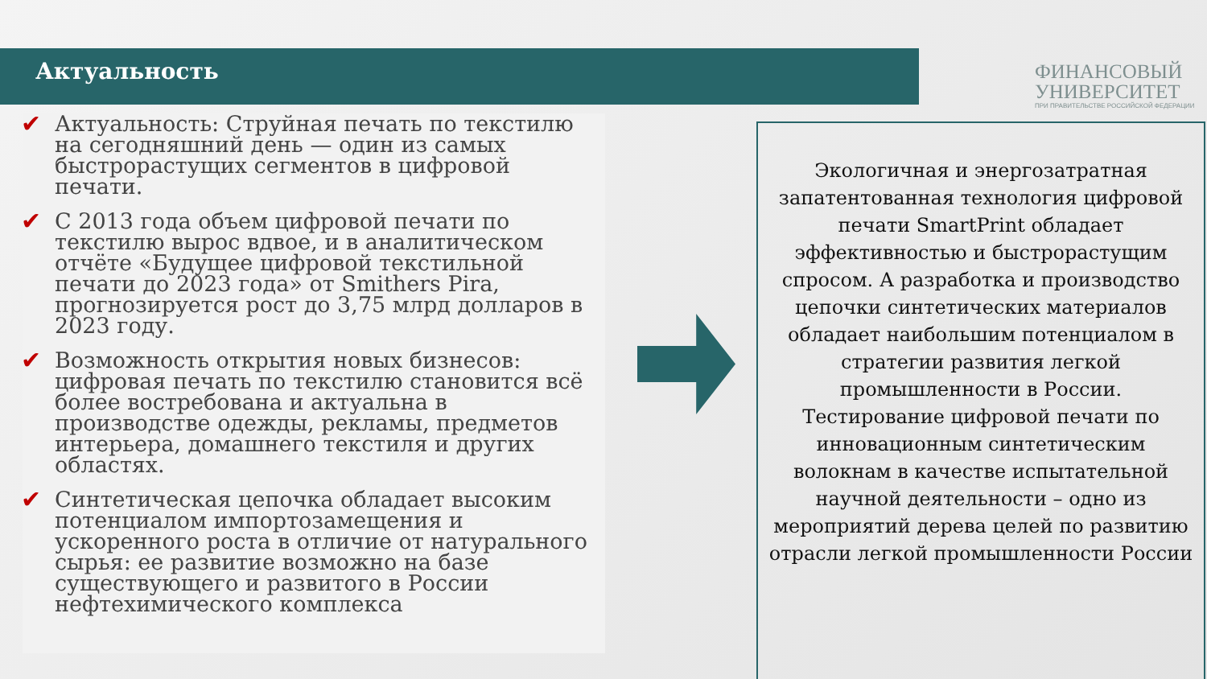Актуальность
ФИНАНСОВЫЙ
УНИВЕРСИТЕТ
ПРИ ПРАВИТЕЛЬСТВЕ РОССИЙСКОЙ ФЕДЕРАЦИИ
✔ Актуальность: Струйная печать по текстилю на сегодняшний день — один из самых быстрорастущих сегментов в цифровой печати.
✔ С 2013 года объем цифровой печати по текстилю вырос вдвое, и в аналитическом отчёте «Будущее цифровой текстильной печати до 2023 года» от Smithers Pira, прогнозируется рост до 3,75 млрд долларов в 2023 году.
✔ Возможность открытия новых бизнесов: цифровая печать по текстилю становится всё более востребована и актуальна в производстве одежды, рекламы, предметов интерьера, домашнего текстиля и других областях.
✔ Синтетическая цепочка обладает высоким потенциалом импортозамещения и ускоренного роста в отличие от натурального сырья: ее развитие возможно на базе существующего и развитого в России нефтехимического комплекса
Экологичная и энергозатратная запатентованная технология цифровой печати SmartPrint обладает эффективностью и быстрорастущим спросом. А разработка и производство цепочки синтетических материалов обладает наибольшим потенциалом в стратегии развития легкой промышленности в России. Тестирование цифровой печати по инновационным синтетическим волокнам в качестве испытательной научной деятельности – одно из мероприятий дерева целей по развитию отрасли легкой промышленности России